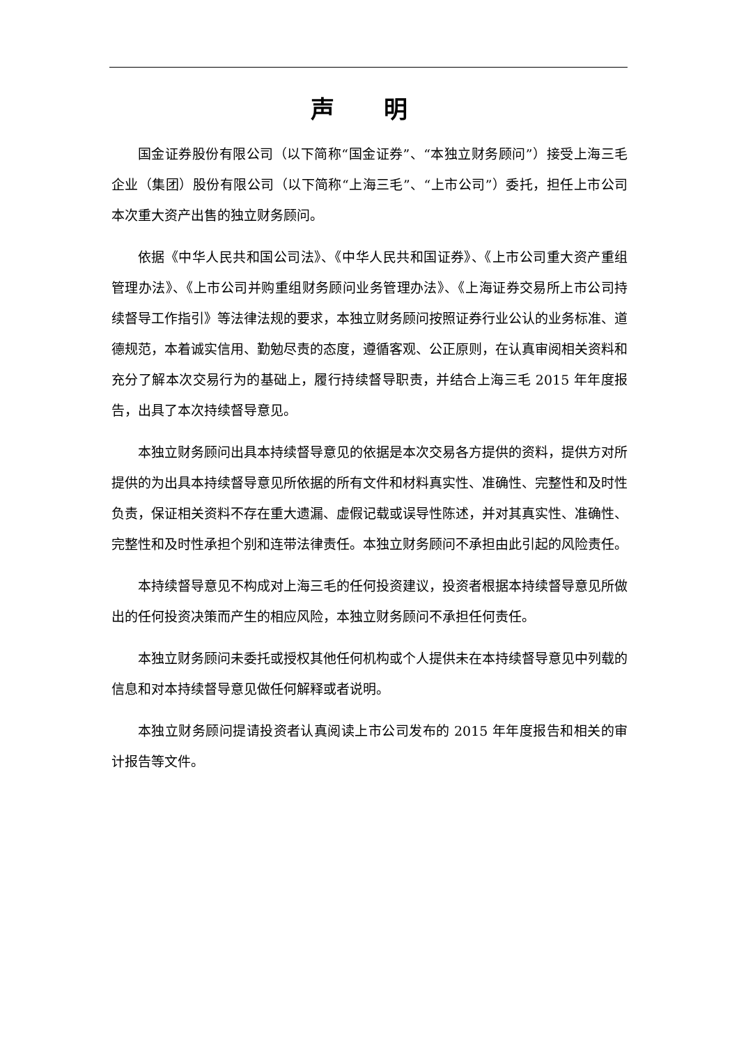声 明
国金证券股份有限公司（以下简称“国金证券”、“本独立财务顾问”）接受上海三毛企业（集团）股份有限公司（以下简称“上海三毛”、“上市公司”）委托，担任上市公司本次重大资产出售的独立财务顾问。
依据《中华人民共和国公司法》、《中华人民共和国证券》、《上市公司重大资产重组管理办法》、《上市公司并购重组财务顾问业务管理办法》、《上海证券交易所上市公司持续督导工作指引》等法律法规的要求，本独立财务顾问按照证券行业公认的业务标准、道德规范，本着诚实信用、勤勉尽责的态度，遵循客观、公正原则，在认真审阅相关资料和充分了解本次交易行为的基础上，履行持续督导职责，并结合上海三毛 2015 年年度报告，出具了本次持续督导意见。
本独立财务顾问出具本持续督导意见的依据是本次交易各方提供的资料，提供方对所提供的为出具本持续督导意见所依据的所有文件和材料真实性、准确性、完整性和及时性负责，保证相关资料不存在重大遗漏、虚假记载或误导性陈述，并对其真实性、准确性、完整性和及时性承担个别和连带法律责任。本独立财务顾问不承担由此引起的风险责任。
本持续督导意见不构成对上海三毛的任何投资建议，投资者根据本持续督导意见所做出的任何投资决策而产生的相应风险，本独立财务顾问不承担任何责任。
本独立财务顾问未委托或授权其他任何机构或个人提供未在本持续督导意见中列载的信息和对本持续督导意见做任何解释或者说明。
本独立财务顾问提请投资者认真阅读上市公司发布的 2015 年年度报告和相关的审计报告等文件。